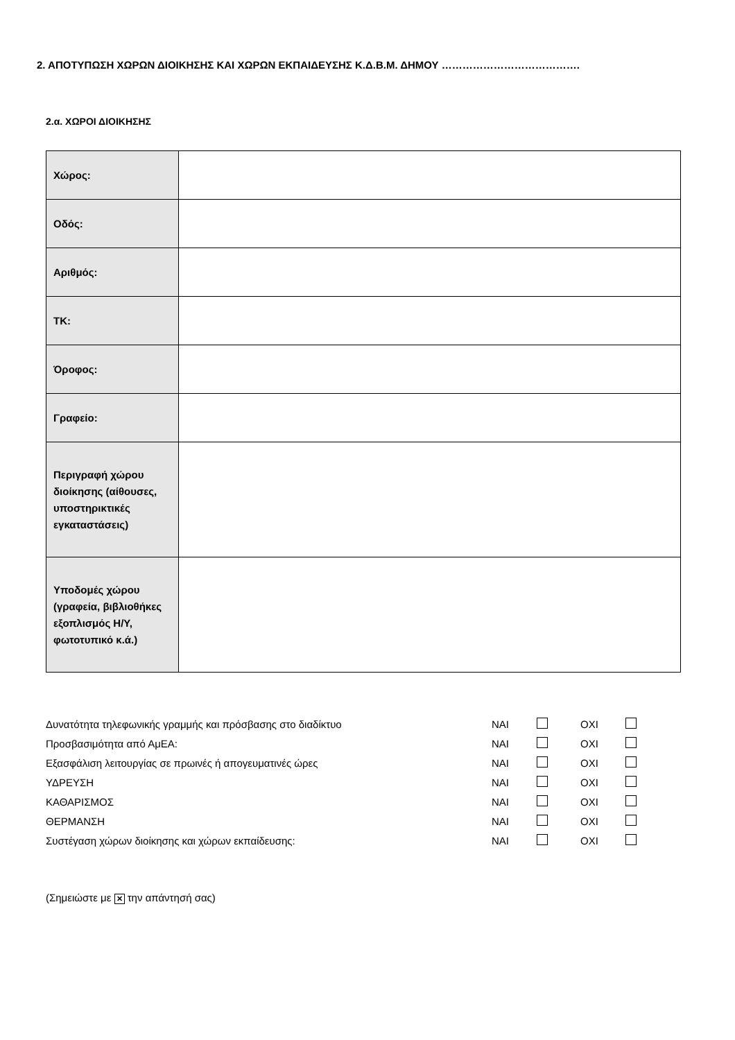2. ΑΠΟΤΥΠΩΣΗ ΧΩΡΩΝ ΔΙΟΙΚΗΣΗΣ ΚΑΙ ΧΩΡΩΝ ΕΚΠΑΙΔΕΥΣΗΣ Κ.Δ.Β.Μ. ΔΗΜΟΥ ………………………………….
2.α. ΧΩΡΟΙ ΔΙΟΙΚΗΣΗΣ
| Χώρος: | |
| Οδός: | |
| Αριθμός: | |
| ΤΚ: | |
| Όροφος: | |
| Γραφείο: | |
| Περιγραφή χώρου διοίκησης (αίθουσες, υποστηρικτικές εγκαταστάσεις) | |
| Υποδομές χώρου (γραφεία, βιβλιοθήκες εξοπλισμός Η/Υ, φωτοτυπικό κ.ά.) | |
| Δυνατότητα τηλεφωνικής γραμμής και πρόσβασης στο διαδίκτυο | ΝΑΙ | | ΟΧΙ | |
| Προσβασιμότητα από ΑμΕΑ: | ΝΑΙ | | ΟΧΙ | |
| Εξασφάλιση λειτουργίας σε πρωινές ή απογευματινές ώρες | ΝΑΙ | | ΟΧΙ | |
| ΥΔΡΕΥΣΗ | ΝΑΙ | | ΟΧΙ | |
| ΚΑΘΑΡΙΣΜΟΣ | ΝΑΙ | | ΟΧΙ | |
| ΘΕΡΜΑΝΣΗ | ΝΑΙ | | ΟΧΙ | |
| Συστέγαση χώρων διοίκησης και χώρων εκπαίδευσης: | ΝΑΙ | | ΟΧΙ | |
(Σημειώστε με ✕ την απάντησή σας)